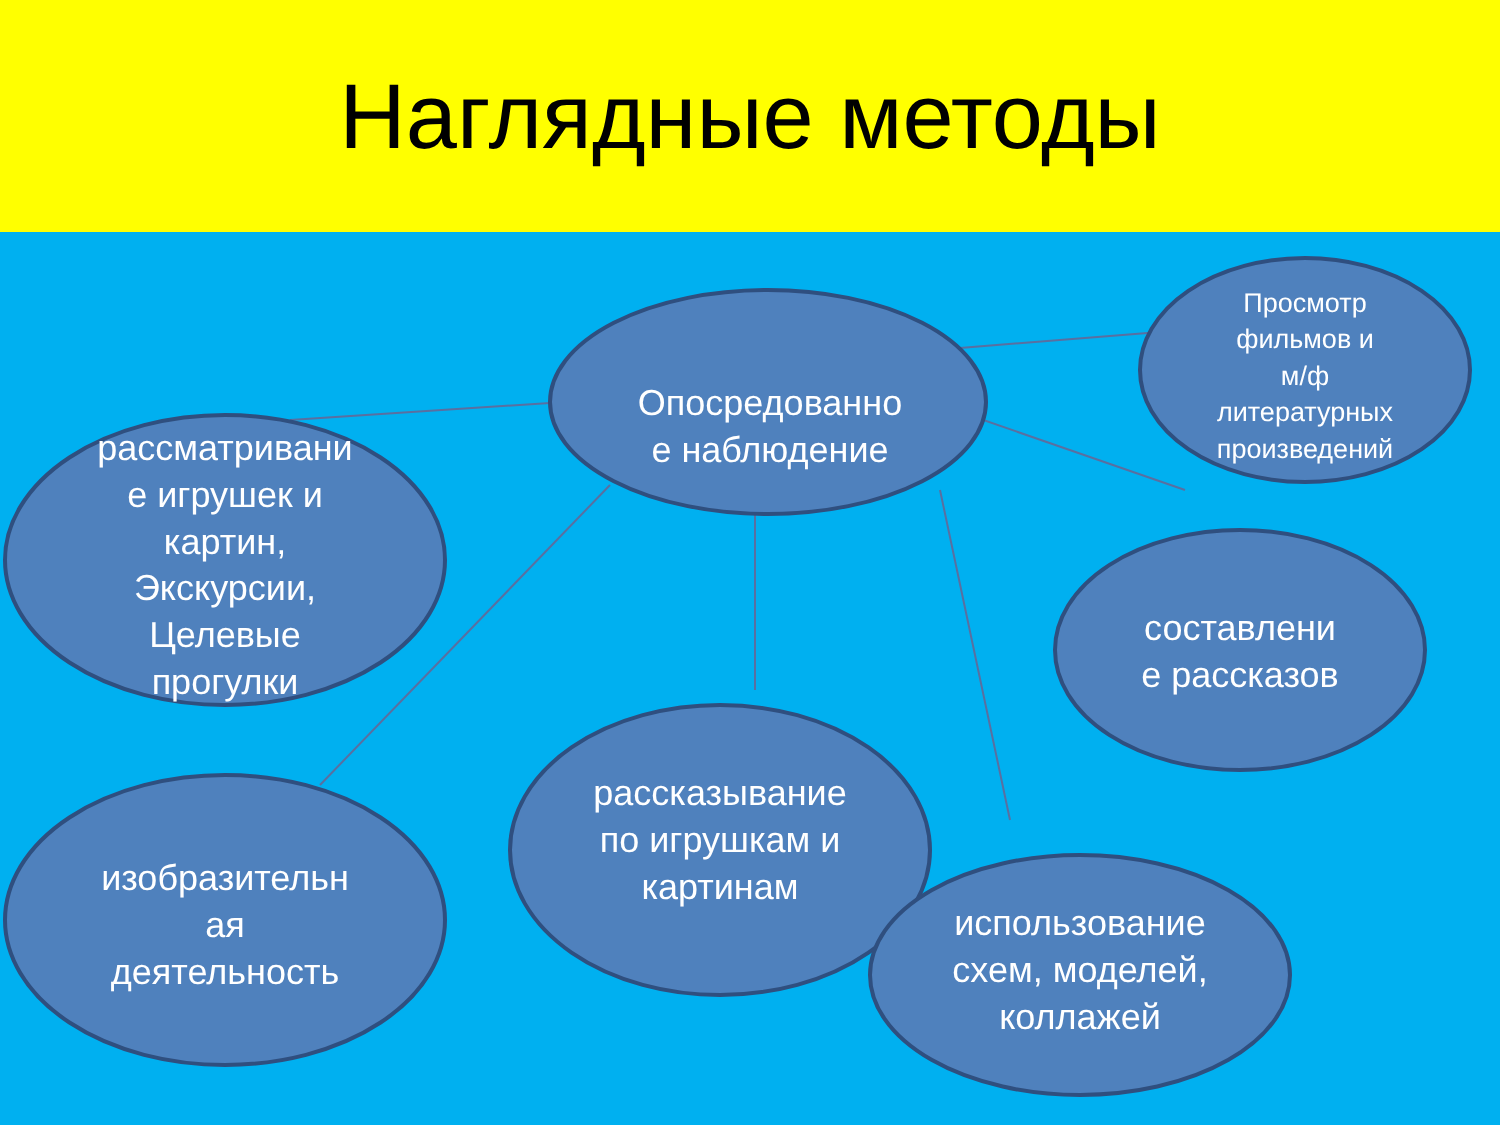Наглядные методы
Опосредованно
е наблюдение
Просмотр
фильмов и
м/ф
литературных
произведений
рассматривани
е игрушек и
картин,
Экскурсии,
Целевые
прогулки
составлени
е рассказов
рассказывание
по игрушкам и
картинам
изобразительн
ая
деятельность
использование
схем, моделей,
коллажей